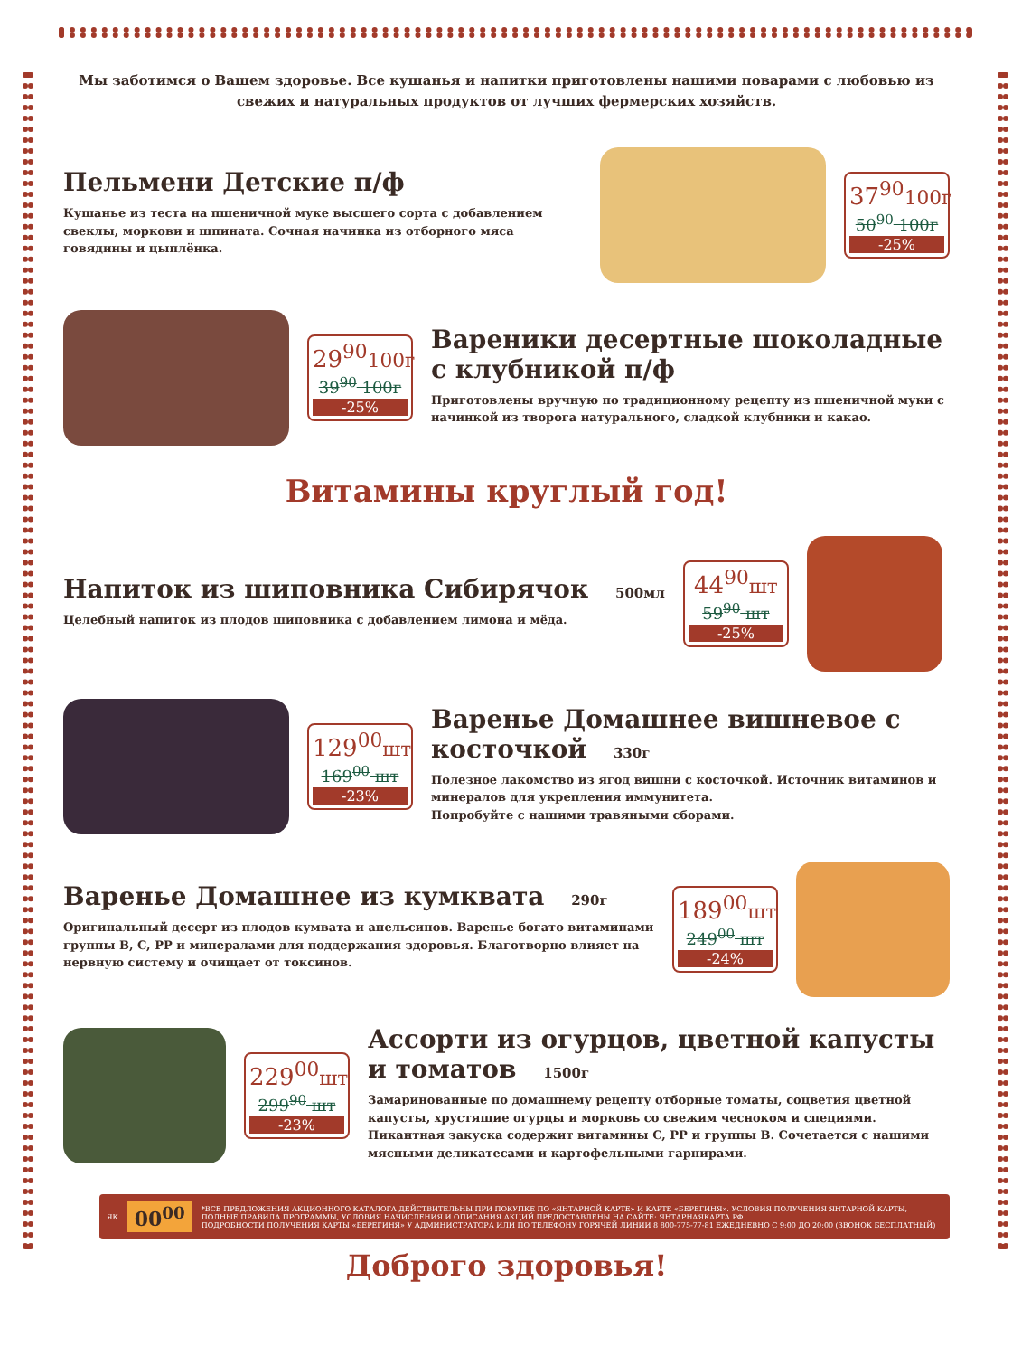Мы заботимся о Вашем здоровье. Все кушанья и напитки приготовлены нашими поварами с любовью из свежих и натуральных продуктов от лучших фермерских хозяйств.
Пельмени Детские п/ф
Кушанье из теста на пшеничной муке высшего сорта с добавлением свеклы, моркови и шпината. Сочная начинка из отборного мяса говядины и цыплёнка.
37<sup>90</sup>100г
50<sup>90</sup> 100г
-25%
29<sup>90</sup>100г
39<sup>90</sup> 100г
-25%
Вареники десертные шоколадные с клубникой п/ф
Приготовлены вручную по традиционному рецепту из пшеничной муки с начинкой из творога натурального, сладкой клубники и какао.
Витамины круглый год!
Напиток из шиповника Сибирячок 500мл
Целебный напиток из плодов шиповника с добавлением лимона и мёда.
44<sup>90</sup>шт
59<sup>90</sup> шт
-25%
129<sup>00</sup>шт
169<sup>00</sup> шт
-23%
Варенье Домашнее вишневое с косточкой 330г
Полезное лакомство из ягод вишни с косточкой. Источник витаминов и минералов для укрепления иммунитета.
Попробуйте с нашими травяными сборами.
Варенье Домашнее из кумквата 290г
Оригинальный десерт из плодов кумвата и апельсинов. Варенье богато витаминами группы B, C, PP и минералами для поддержания здоровья. Благотворно влияет на нервную систему и очищает от токсинов.
189<sup>00</sup>шт
249<sup>00</sup> шт
-24%
229<sup>00</sup>шт
299<sup>90</sup> шт
-23%
Ассорти из огурцов, цветной капусты и томатов 1500г
Замаринованные по домашнему рецепту отборные томаты, соцветия цветной капусты, хрустящие огурцы и морковь со свежим чесноком и специями. Пикантная закуска содержит витамины C, PP и группы B. Сочетается с нашими мясными деликатесами и картофельными гарнирами.
ЯК 00<sup>00</sup> *ВСЕ ПРЕДЛОЖЕНИЯ АКЦИОННОГО КАТАЛОГА ДЕЙСТВИТЕЛЬНЫ ПРИ ПОКУПКЕ ПО «ЯНТАРНОЙ КАРТЕ» И КАРТЕ «БЕРЕГИНЯ». УСЛОВИЯ ПОЛУЧЕНИЯ ЯНТАРНОЙ КАРТЫ, ПОЛНЫЕ ПРАВИЛА ПРОГРАММЫ, УСЛОВИЯ НАЧИСЛЕНИЯ И ОПИСАНИЯ АКЦИЙ ПРЕДОСТАВЛЕНЫ НА САЙТЕ: ЯНТАРНАЯКАРТА.РФ
ПОДРОБНОСТИ ПОЛУЧЕНИЯ КАРТЫ «БЕРЕГИНЯ» У АДМИНИСТРАТОРА ИЛИ ПО ТЕЛЕФОНУ ГОРЯЧЕЙ ЛИНИИ 8 800-775-77-81 ЕЖЕДНЕВНО С 9:00 ДО 20:00 (ЗВОНОК БЕСПЛАТНЫЙ)
Доброго здоровья!